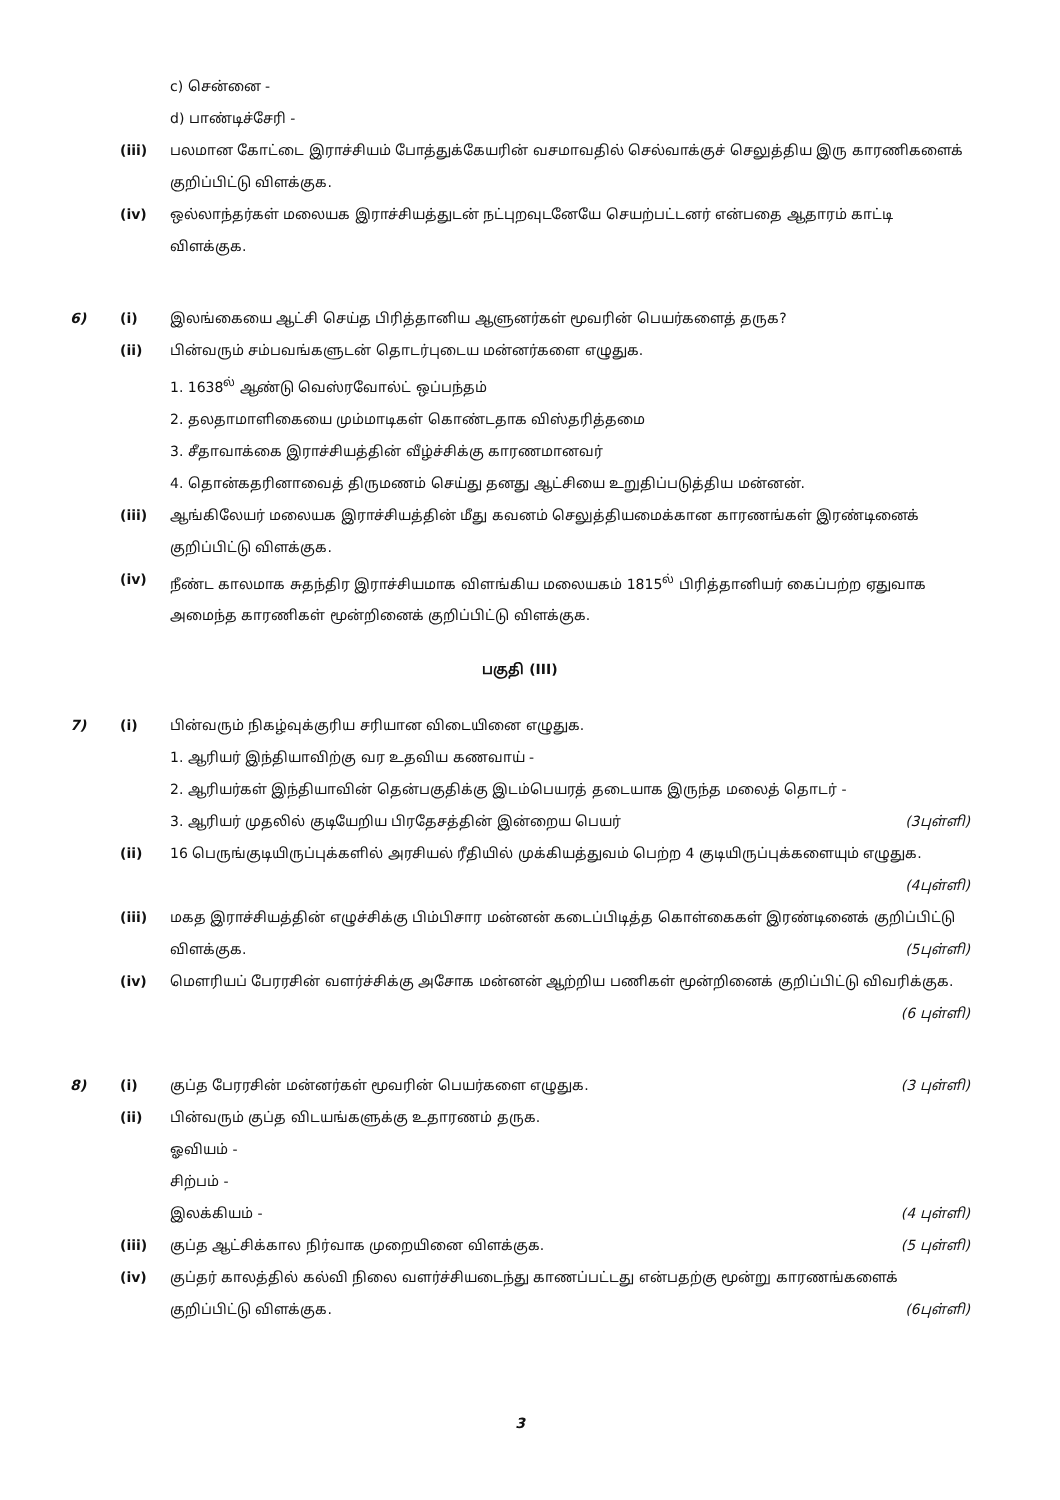c) சென்னை -
d) பாண்டிச்சேரி -
(iii) பலமான கோட்டை இராச்சியம் போத்துக்கேயரின் வசமாவதில் செல்வாக்குச் செலுத்திய இரு காரணிகளைக் குறிப்பிட்டு விளக்குக.
(iv) ஒல்லாந்தர்கள் மலையக இராச்சியத்துடன் நட்புறவுடனேயே செயற்பட்டனர் என்பதை ஆதாரம் காட்டி விளக்குக.
6) (i) இலங்கையை ஆட்சி செய்த பிரித்தானிய ஆளுனர்கள் மூவரின் பெயர்களைத் தருக?
(ii) பின்வரும் சம்பவங்களுடன் தொடர்புடைய மன்னர்களை எழுதுக.
1. 1638<sup>ல்</sup> ஆண்டு வெஸ்ரவோல்ட் ஒப்பந்தம்
2. தலதாமாளிகையை மும்மாடிகள் கொண்டதாக விஸ்தரித்தமை
3. சீதாவாக்கை இராச்சியத்தின் வீழ்ச்சிக்கு காரணமானவர்
4. தொன்கதரினாவைத் திருமணம் செய்து தனது ஆட்சியை உறுதிப்படுத்திய மன்னன்.
(iii) ஆங்கிலேயர் மலையக இராச்சியத்தின் மீது கவனம் செலுத்தியமைக்கான காரணங்கள் இரண்டினைக் குறிப்பிட்டு விளக்குக.
(iv) நீண்ட காலமாக சுதந்திர இராச்சியமாக விளங்கிய மலையகம் 1815<sup>ல்</sup> பிரித்தானியர் கைப்பற்ற ஏதுவாக அமைந்த காரணிகள் மூன்றினைக் குறிப்பிட்டு விளக்குக.
பகுதி (III)
7) (i) பின்வரும் நிகழ்வுக்குரிய சரியான விடையினை எழுதுக.
1. ஆரியர் இந்தியாவிற்கு வர உதவிய கணவாய் -
2. ஆரியர்கள் இந்தியாவின் தென்பகுதிக்கு இடம்பெயரத் தடையாக இருந்த மலைத் தொடர் -
3. ஆரியர் முதலில் குடியேறிய பிரதேசத்தின் இன்றைய பெயர் (3புள்ளி)
(ii) 16 பெருங்குடியிருப்புக்களில் அரசியல் ரீதியில் முக்கியத்துவம் பெற்ற 4 குடியிருப்புக்களையும் எழுதுக. (4புள்ளி)
(iii) மகத இராச்சியத்தின் எழுச்சிக்கு பிம்பிசார மன்னன் கடைப்பிடித்த கொள்கைகள் இரண்டினைக் குறிப்பிட்டு விளக்குக. (5புள்ளி)
(iv) மௌரியப் பேரரசின் வளர்ச்சிக்கு அசோக மன்னன் ஆற்றிய பணிகள் மூன்றினைக் குறிப்பிட்டு விவரிக்குக. (6 புள்ளி)
8) (i) குப்த பேரரசின் மன்னர்கள் மூவரின் பெயர்களை எழுதுக. (3 புள்ளி)
(ii) பின்வரும் குப்த விடயங்களுக்கு உதாரணம் தருக.
ஓவியம் -
சிற்பம் -
இலக்கியம் - (4 புள்ளி)
(iii) குப்த ஆட்சிக்கால நிர்வாக முறையினை விளக்குக. (5 புள்ளி)
(iv) குப்தர் காலத்தில் கல்வி நிலை வளர்ச்சியடைந்து காணப்பட்டது என்பதற்கு மூன்று காரணங்களைக் குறிப்பிட்டு விளக்குக. (6புள்ளி)
3